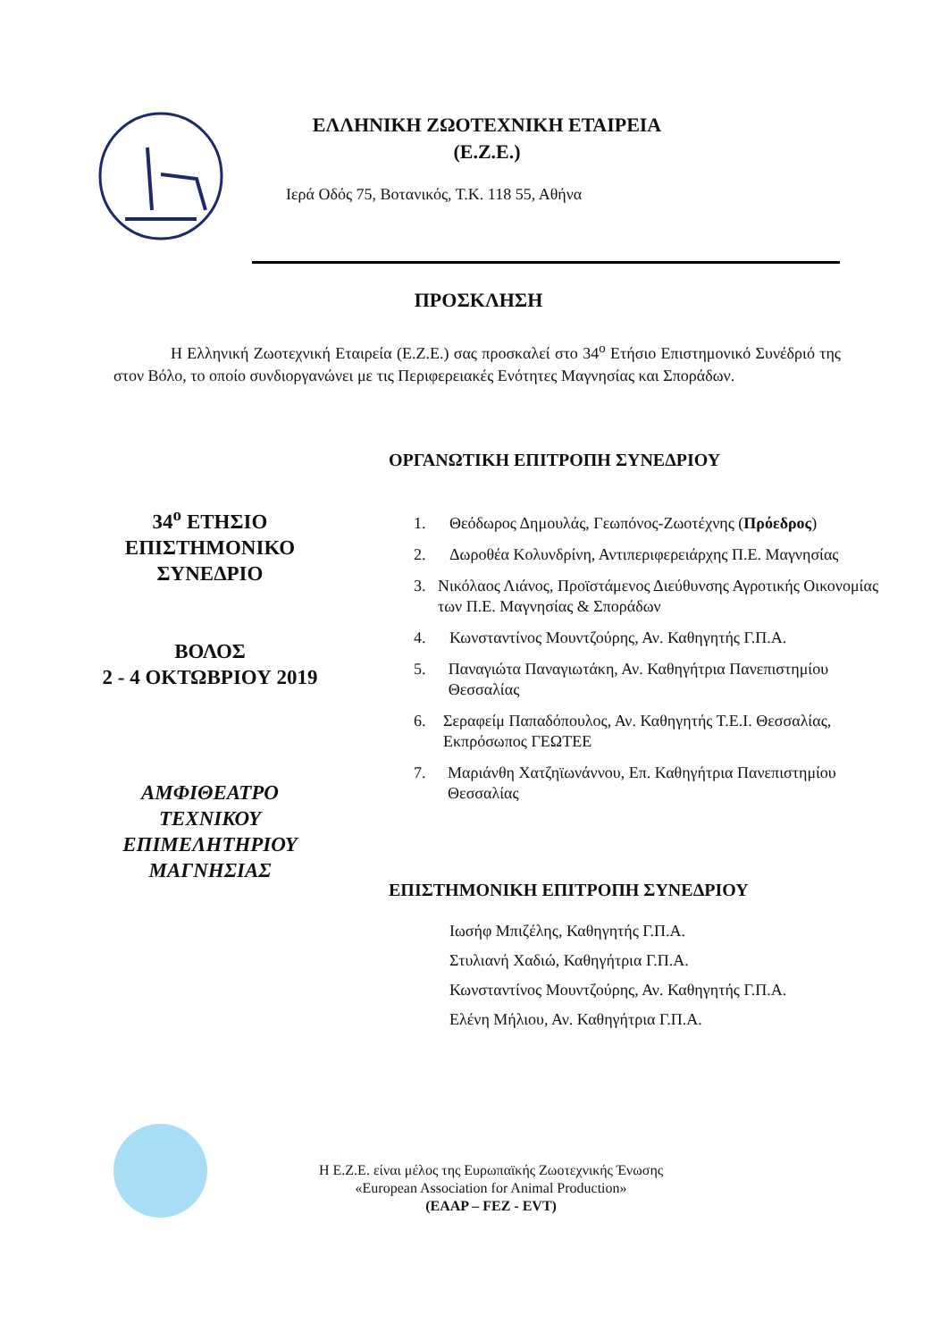ΕΛΛΗΝΙΚΗ ΖΩΟΤΕΧΝΙΚΗ ΕΤΑΙΡΕΙΑ
(Ε.Ζ.Ε.)
Ιερά Οδός 75, Βοτανικός, Τ.Κ. 118 55, Αθήνα
ΠΡΟΣΚΛΗΣΗ
Η Ελληνική Ζωοτεχνική Εταιρεία (Ε.Ζ.Ε.) σας προσκαλεί στο 34<sup>ο</sup> Ετήσιο Επιστημονικό Συνέδριό της στον Βόλο, το οποίο συνδιοργανώνει με τις Περιφερειακές Ενότητες Μαγνησίας και Σποράδων.
34<sup>ο</sup> ΕΤΗΣΙΟ
ΕΠΙΣΤΗΜΟΝΙΚΟ
ΣΥΝΕΔΡΙΟ
ΒΟΛΟΣ
2 - 4 ΟΚΤΩΒΡΙΟΥ 2019
ΑΜΦΙΘΕΑΤΡΟ
ΤΕΧΝΙΚΟΥ
ΕΠΙΜΕΛΗΤΗΡΙΟΥ
ΜΑΓΝΗΣΙΑΣ
ΟΡΓΑΝΩΤΙΚΗ ΕΠΙΤΡΟΠΗ ΣΥΝΕΔΡΙΟΥ
1. Θεόδωρος Δημουλάς, Γεωπόνος-Ζωοτέχνης (Πρόεδρος)
2. Δωροθέα Κολυνδρίνη, Αντιπεριφερειάρχης Π.Ε. Μαγνησίας
3. Νικόλαος Λιάνος, Προϊστάμενος Διεύθυνσης Αγροτικής Οικονομίας των Π.Ε. Μαγνησίας & Σποράδων
4. Κωνσταντίνος Μουντζούρης, Αν. Καθηγητής Γ.Π.Α.
5. Παναγιώτα Παναγιωτάκη, Αν. Καθηγήτρια Πανεπιστημίου Θεσσαλίας
6. Σεραφείμ Παπαδόπουλος, Αν. Καθηγητής Τ.Ε.Ι. Θεσσαλίας, Εκπρόσωπος ΓΕΩΤΕΕ
7. Μαριάνθη Χατζηϊωνάννου, Επ. Καθηγήτρια Πανεπιστημίου Θεσσαλίας
ΕΠΙΣΤΗΜΟΝΙΚΗ ΕΠΙΤΡΟΠΗ ΣΥΝΕΔΡΙΟΥ
Ιωσήφ Μπιζέλης, Καθηγητής Γ.Π.Α.
Στυλιανή Χαδιώ, Καθηγήτρια Γ.Π.Α.
Κωνσταντίνος Μουντζούρης, Αν. Καθηγητής Γ.Π.Α.
Ελένη Μήλιου, Αν. Καθηγήτρια Γ.Π.Α.
Η Ε.Ζ.Ε. είναι μέλος της Ευρωπαϊκής Ζωοτεχνικής Ένωσης
«European Association for Animal Production»
(EAAP – FEZ - EVT)